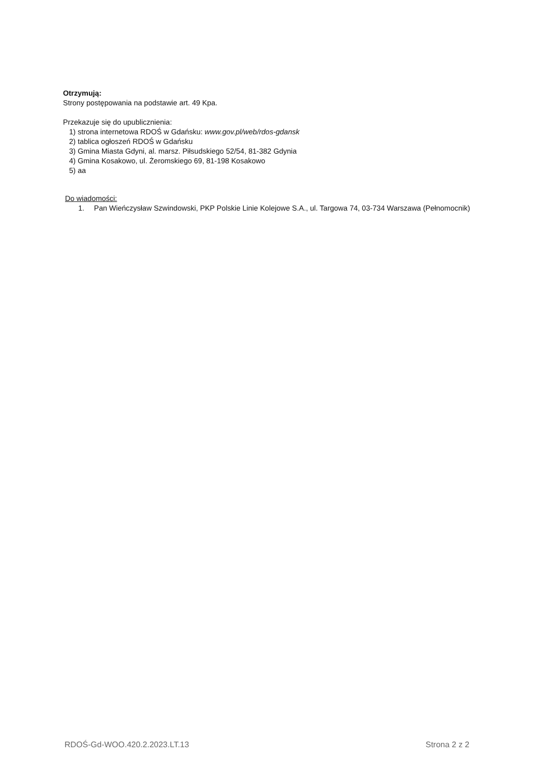Otrzymują:
Strony postępowania na podstawie art. 49 Kpa.
Przekazuje się do upublicznienia:
1) strona internetowa RDOŚ w Gdańsku: www.gov.pl/web/rdos-gdansk
2) tablica ogłoszeń RDOŚ w Gdańsku
3) Gmina Miasta Gdyni, al. marsz. Piłsudskiego 52/54, 81-382 Gdynia
4) Gmina Kosakowo, ul. Żeromskiego 69, 81-198 Kosakowo
5) aa
Do wiadomości:
1. Pan Wieńczysław Szwindowski, PKP Polskie Linie Kolejowe S.A., ul. Targowa 74, 03-734 Warszawa (Pełnomocnik)
RDOŚ-Gd-WOO.420.2.2023.LT.13 Strona 2 z 2